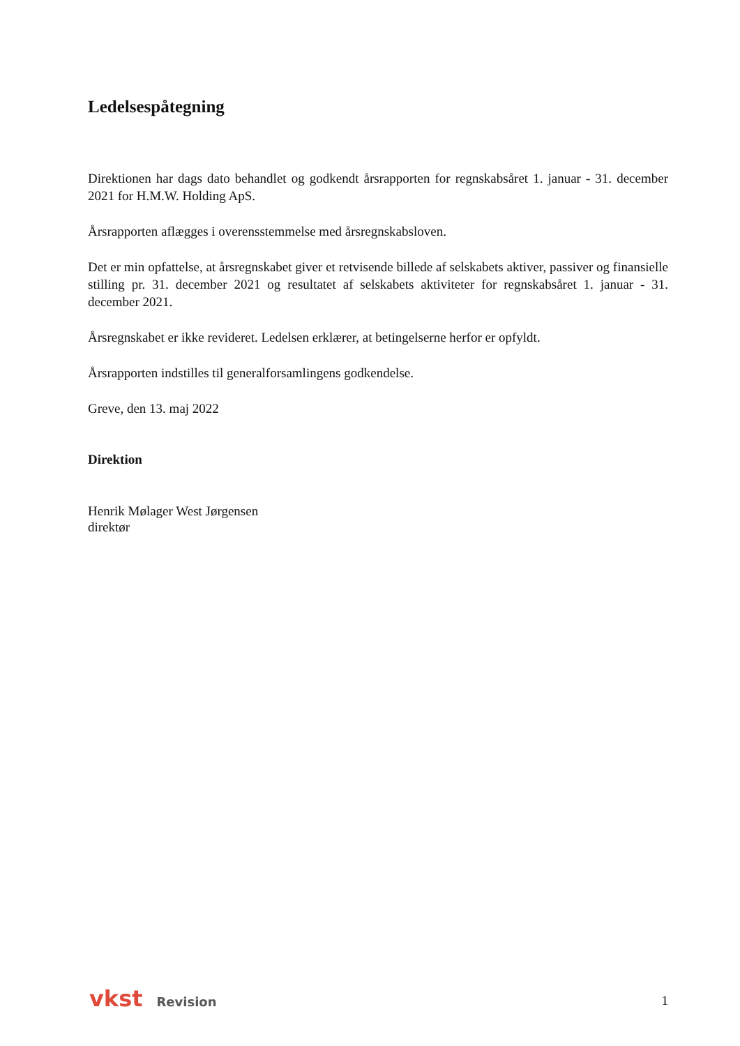Ledelsespåtegning
Direktionen har dags dato behandlet og godkendt årsrapporten for regnskabsåret 1. januar - 31. december 2021 for H.M.W. Holding ApS.
Årsrapporten aflægges i overensstemmelse med årsregnskabsloven.
Det er min opfattelse, at årsregnskabet giver et retvisende billede af selskabets aktiver, passiver og finansielle stilling pr. 31. december 2021 og resultatet af selskabets aktiviteter for regnskabsåret 1. januar - 31. december 2021.
Årsregnskabet er ikke revideret. Ledelsen erklærer, at betingelserne herfor er opfyldt.
Årsrapporten indstilles til generalforsamlingens godkendelse.
Greve, den 13. maj 2022
Direktion
Henrik Mølager West Jørgensen
direktør
vkst Revision 1